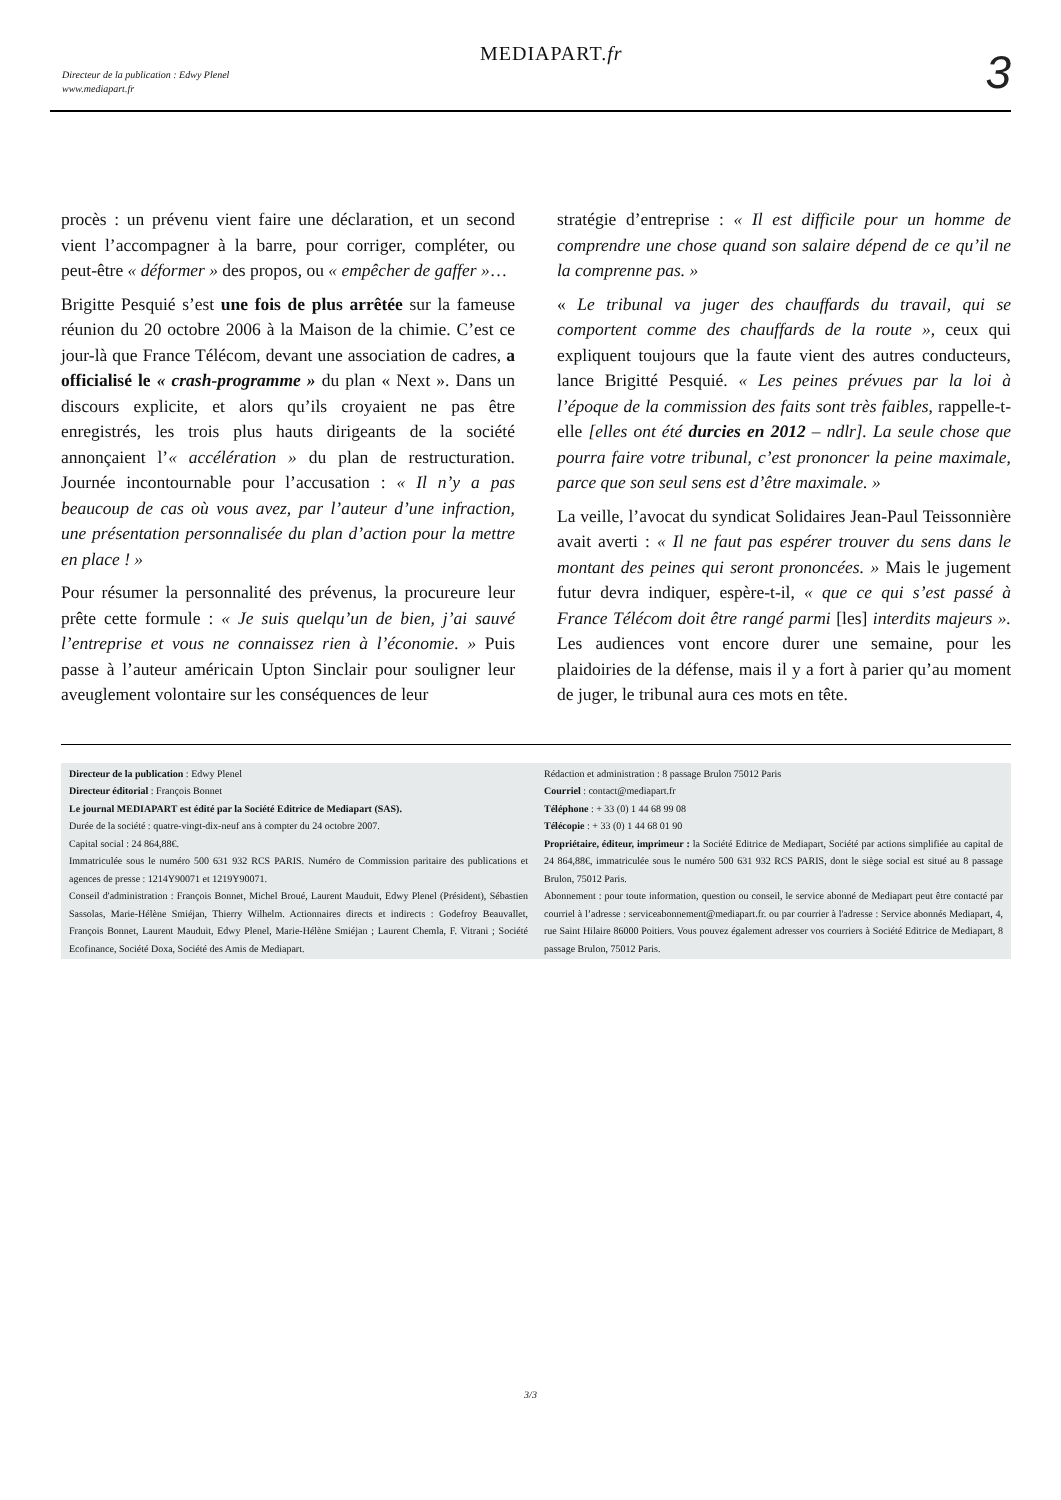Directeur de la publication : Edwy Plenel
www.mediapart.fr
MEDIAPART.fr 3
procès : un prévenu vient faire une déclaration, et un second vient l’accompagner à la barre, pour corriger, compléter, ou peut-être « déformer » des propos, ou « empêcher de gaffer »…
Brigitte Pesquié s’est une fois de plus arrêtée sur la fameuse réunion du 20 octobre 2006 à la Maison de la chimie. C’est ce jour-là que France Télécom, devant une association de cadres, a officialisé le « crash-programme » du plan « Next ». Dans un discours explicite, et alors qu’ils croyaient ne pas être enregistrés, les trois plus hauts dirigeants de la société annonçaient l’« accélération » du plan de restructuration. Journée incontournable pour l’accusation : « Il n’y a pas beaucoup de cas où vous avez, par l’auteur d’une infraction, une présentation personnalisée du plan d’action pour la mettre en place ! »
Pour résumer la personnalité des prévenus, la procureure leur prête cette formule : « Je suis quelqu’un de bien, j’ai sauvé l’entreprise et vous ne connaissez rien à l’économie. » Puis passe à l’auteur américain Upton Sinclair pour souligner leur aveuglement volontaire sur les conséquences de leur
stratégie d’entreprise : « Il est difficile pour un homme de comprendre une chose quand son salaire dépend de ce qu’il ne la comprenne pas. »
« Le tribunal va juger des chauffards du travail, qui se comportent comme des chauffards de la route », ceux qui expliquent toujours que la faute vient des autres conducteurs, lance Brigitté Pesquié. « Les peines prévues par la loi à l’époque de la commission des faits sont très faibles, rappelle-t-elle [elles ont été durcies en 2012 – ndlr]. La seule chose que pourra faire votre tribunal, c’est prononcer la peine maximale, parce que son seul sens est d’être maximale. »
La veille, l’avocat du syndicat Solidaires Jean-Paul Teissonnière avait averti : « Il ne faut pas espérer trouver du sens dans le montant des peines qui seront prononcées. » Mais le jugement futur devra indiquer, espère-t-il, « que ce qui s’est passé à France Télécom doit être rangé parmi [les] interdits majeurs ». Les audiences vont encore durer une semaine, pour les plaidoiries de la défense, mais il y a fort à parier qu’au moment de juger, le tribunal aura ces mots en tête.
Directeur de la publication : Edwy Plenel
Directeur éditorial : François Bonnet
Le journal MEDIAPART est édité par la Société Editrice de Mediapart (SAS).
Durée de la société : quatre-vingt-dix-neuf ans à compter du 24 octobre 2007.
Capital social : 24 864,88€.
Immatriculée sous le numéro 500 631 932 RCS PARIS. Numéro de Commission paritaire des publications et agences de presse : 1214Y90071 et 1219Y90071.
Conseil d'administration : François Bonnet, Michel Broué, Laurent Mauduit, Edwy Plenel (Président), Sébastien Sassolas, Marie-Hélène Smiéjan, Thierry Wilhelm. Actionnaires directs et indirects : Godefroy Beauvallet, François Bonnet, Laurent Mauduit, Edwy Plenel, Marie-Hélène Smiéjan ; Laurent Chemla, F. Vitrani ; Société Ecofinance, Société Doxa, Société des Amis de Mediapart.
Rédaction et administration : 8 passage Brulon 75012 Paris
Courriel : contact@mediapart.fr
Téléphone : + 33 (0) 1 44 68 99 08
Télécopie : + 33 (0) 1 44 68 01 90
Propriétaire, éditeur, imprimeur : la Société Editrice de Mediapart, Société par actions simplifiée au capital de 24 864,88€, immatriculée sous le numéro 500 631 932 RCS PARIS, dont le siège social est situé au 8 passage Brulon, 75012 Paris.
Abonnement : pour toute information, question ou conseil, le service abonné de Mediapart peut être contacté par courriel à l’adresse : serviceabonnement@mediapart.fr. ou par courrier à l'adresse : Service abonnés Mediapart, 4, rue Saint Hilaire 86000 Poitiers. Vous pouvez également adresser vos courriers à Société Editrice de Mediapart, 8 passage Brulon, 75012 Paris.
3/3